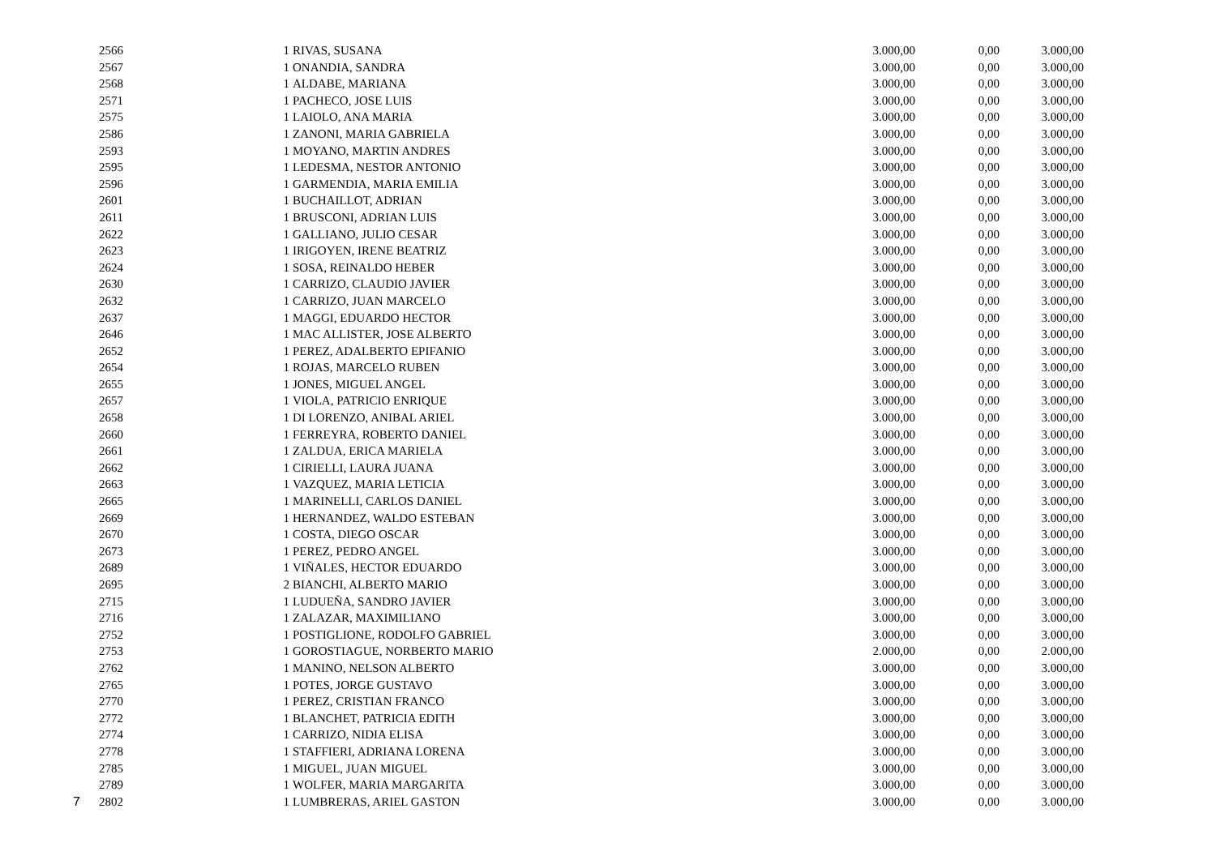| | 2566 | 1 | RIVAS, SUSANA | 3.000,00 | 0,00 | 3.000,00 |
| | 2567 | 1 | ONANDIA, SANDRA | 3.000,00 | 0,00 | 3.000,00 |
| | 2568 | 1 | ALDABE, MARIANA | 3.000,00 | 0,00 | 3.000,00 |
| | 2571 | 1 | PACHECO, JOSE LUIS | 3.000,00 | 0,00 | 3.000,00 |
| | 2575 | 1 | LAIOLO, ANA MARIA | 3.000,00 | 0,00 | 3.000,00 |
| | 2586 | 1 | ZANONI, MARIA GABRIELA | 3.000,00 | 0,00 | 3.000,00 |
| | 2593 | 1 | MOYANO, MARTIN ANDRES | 3.000,00 | 0,00 | 3.000,00 |
| | 2595 | 1 | LEDESMA, NESTOR ANTONIO | 3.000,00 | 0,00 | 3.000,00 |
| | 2596 | 1 | GARMENDIA, MARIA EMILIA | 3.000,00 | 0,00 | 3.000,00 |
| | 2601 | 1 | BUCHAILLOT, ADRIAN | 3.000,00 | 0,00 | 3.000,00 |
| | 2611 | 1 | BRUSCONI, ADRIAN LUIS | 3.000,00 | 0,00 | 3.000,00 |
| | 2622 | 1 | GALLIANO, JULIO CESAR | 3.000,00 | 0,00 | 3.000,00 |
| | 2623 | 1 | IRIGOYEN, IRENE BEATRIZ | 3.000,00 | 0,00 | 3.000,00 |
| | 2624 | 1 | SOSA, REINALDO HEBER | 3.000,00 | 0,00 | 3.000,00 |
| | 2630 | 1 | CARRIZO, CLAUDIO JAVIER | 3.000,00 | 0,00 | 3.000,00 |
| | 2632 | 1 | CARRIZO, JUAN MARCELO | 3.000,00 | 0,00 | 3.000,00 |
| | 2637 | 1 | MAGGI, EDUARDO HECTOR | 3.000,00 | 0,00 | 3.000,00 |
| | 2646 | 1 | MAC ALLISTER, JOSE ALBERTO | 3.000,00 | 0,00 | 3.000,00 |
| | 2652 | 1 | PEREZ, ADALBERTO EPIFANIO | 3.000,00 | 0,00 | 3.000,00 |
| | 2654 | 1 | ROJAS, MARCELO RUBEN | 3.000,00 | 0,00 | 3.000,00 |
| | 2655 | 1 | JONES, MIGUEL ANGEL | 3.000,00 | 0,00 | 3.000,00 |
| | 2657 | 1 | VIOLA, PATRICIO ENRIQUE | 3.000,00 | 0,00 | 3.000,00 |
| | 2658 | 1 | DI LORENZO, ANIBAL ARIEL | 3.000,00 | 0,00 | 3.000,00 |
| | 2660 | 1 | FERREYRA, ROBERTO DANIEL | 3.000,00 | 0,00 | 3.000,00 |
| | 2661 | 1 | ZALDUA, ERICA MARIELA | 3.000,00 | 0,00 | 3.000,00 |
| | 2662 | 1 | CIRIELLI, LAURA JUANA | 3.000,00 | 0,00 | 3.000,00 |
| | 2663 | 1 | VAZQUEZ, MARIA LETICIA | 3.000,00 | 0,00 | 3.000,00 |
| | 2665 | 1 | MARINELLI, CARLOS DANIEL | 3.000,00 | 0,00 | 3.000,00 |
| | 2669 | 1 | HERNANDEZ, WALDO ESTEBAN | 3.000,00 | 0,00 | 3.000,00 |
| | 2670 | 1 | COSTA, DIEGO OSCAR | 3.000,00 | 0,00 | 3.000,00 |
| | 2673 | 1 | PEREZ, PEDRO ANGEL | 3.000,00 | 0,00 | 3.000,00 |
| | 2689 | 1 | VIÑALES, HECTOR EDUARDO | 3.000,00 | 0,00 | 3.000,00 |
| | 2695 | 2 | BIANCHI, ALBERTO MARIO | 3.000,00 | 0,00 | 3.000,00 |
| | 2715 | 1 | LUDUEÑA, SANDRO JAVIER | 3.000,00 | 0,00 | 3.000,00 |
| | 2716 | 1 | ZALAZAR, MAXIMILIANO | 3.000,00 | 0,00 | 3.000,00 |
| | 2752 | 1 | POSTIGLIONE, RODOLFO GABRIEL | 3.000,00 | 0,00 | 3.000,00 |
| | 2753 | 1 | GOROSTIAGUE, NORBERTO MARIO | 2.000,00 | 0,00 | 2.000,00 |
| | 2762 | 1 | MANINO, NELSON ALBERTO | 3.000,00 | 0,00 | 3.000,00 |
| | 2765 | 1 | POTES, JORGE GUSTAVO | 3.000,00 | 0,00 | 3.000,00 |
| | 2770 | 1 | PEREZ, CRISTIAN FRANCO | 3.000,00 | 0,00 | 3.000,00 |
| | 2772 | 1 | BLANCHET, PATRICIA EDITH | 3.000,00 | 0,00 | 3.000,00 |
| | 2774 | 1 | CARRIZO, NIDIA ELISA | 3.000,00 | 0,00 | 3.000,00 |
| | 2778 | 1 | STAFFIERI, ADRIANA LORENA | 3.000,00 | 0,00 | 3.000,00 |
| | 2785 | 1 | MIGUEL, JUAN MIGUEL | 3.000,00 | 0,00 | 3.000,00 |
| | 2789 | 1 | WOLFER, MARIA MARGARITA | 3.000,00 | 0,00 | 3.000,00 |
| 7 | 2802 | 1 | LUMBRERAS, ARIEL GASTON | 3.000,00 | 0,00 | 3.000,00 |